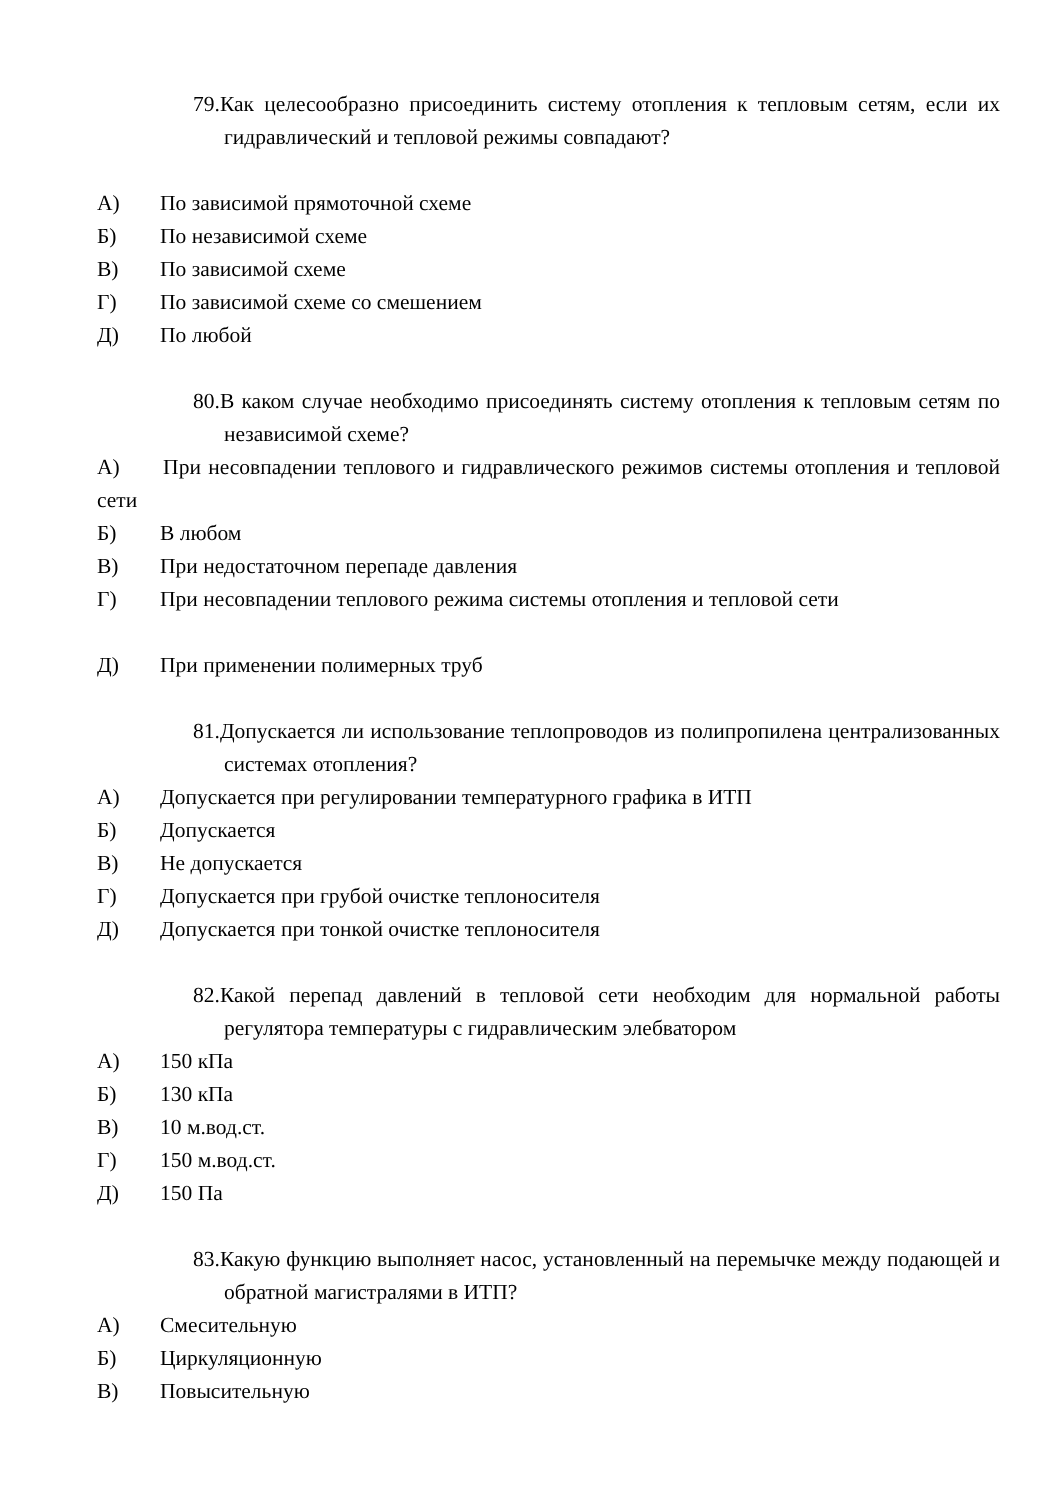79.Как целесообразно присоединить систему отопления к тепловым сетям, если их гидравлический и тепловой режимы совпадают?
А) По зависимой прямоточной схеме
Б) По независимой схеме
В) По зависимой схеме
Г) По зависимой схеме со смешением
Д) По любой
80.В каком случае необходимо присоединять систему отопления к тепловым сетям по независимой схеме?
А) При несовпадении теплового и гидравлического режимов системы отопления и тепловой сети
Б) В любом
В) При недостаточном перепаде давления
Г) При несовпадении теплового режима системы отопления и тепловой сети
Д) При применении полимерных труб
81.Допускается ли использование теплопроводов из полипропилена централизованных системах отопления?
А) Допускается при регулировании температурного графика в ИТП
Б) Допускается
В) Не допускается
Г) Допускается при грубой очистке теплоносителя
Д) Допускается при тонкой очистке теплоносителя
82.Какой перепад давлений в тепловой сети неoбходим для нормальной работы регулятора температуры с гидравлическим элеб­ватором
А) 150 кПа
Б) 130 кПа
В) 10 м.вод.ст.
Г) 150 м.вод.ст.
Д) 150 Па
83.Какую функцию выполняет насос, установленный на перемычке между подающей и обратной магистралями в ИТП?
А) Смесительную
Б) Циркуляционную
В) Повысительную